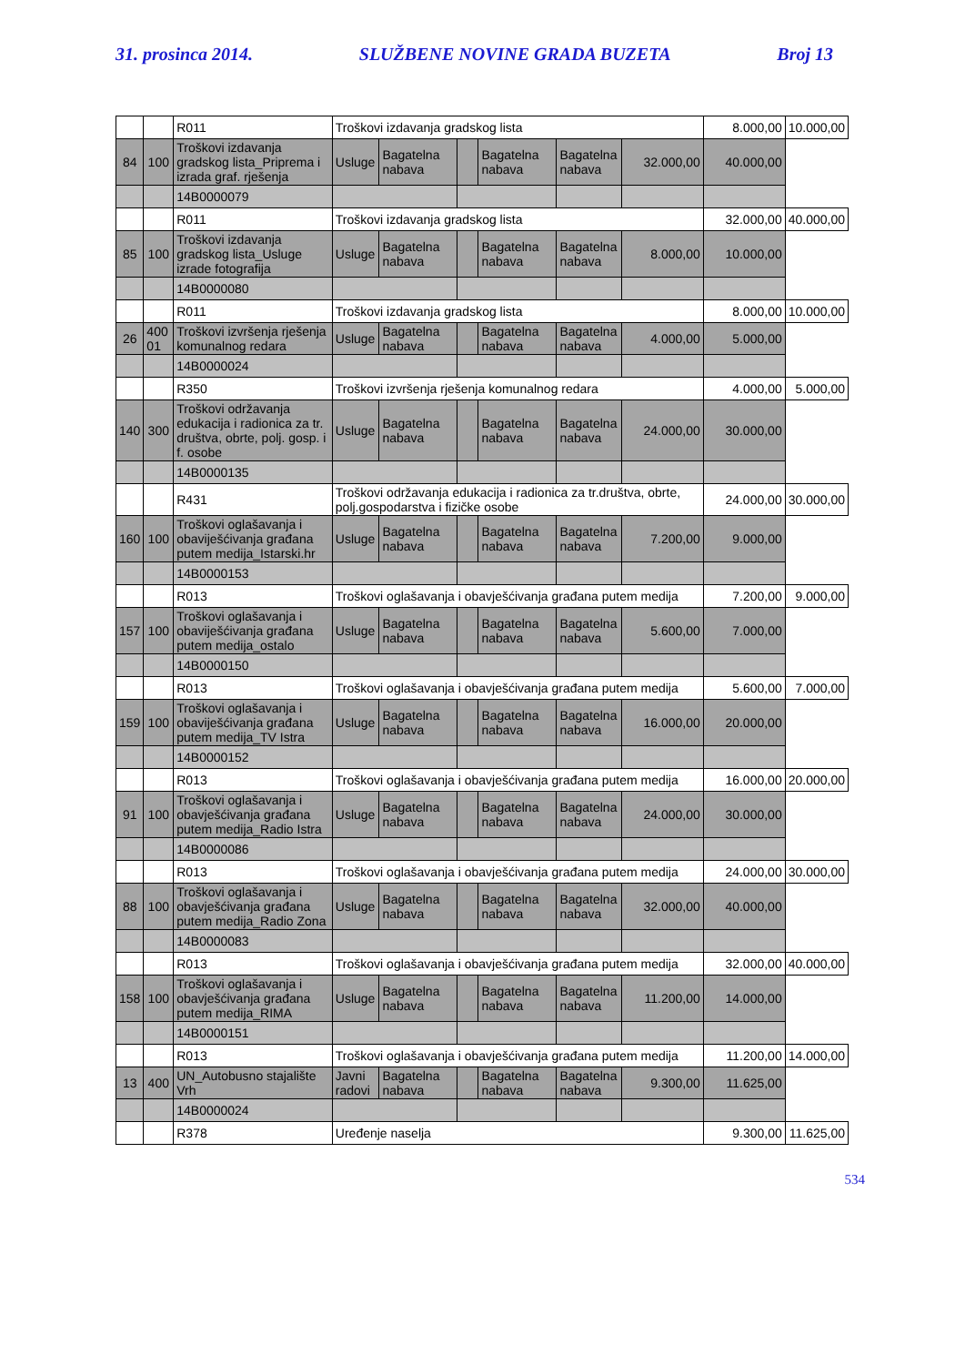31. prosinca 2014. SLUŽBENE NOVINE GRADA BUZETA Broj 13
| | | R011 | Troškovi izdavanja gradskog lista | | | | | | 8.000,00 | 10.000,00 |
| 84 | 100 | Troškovi izdavanja gradskog lista_Priprema i izrada graf. rješenja | Usluge | Bagatelna nabava | | Bagatelna nabava | Bagatelna nabava | 32.000,00 | 40.000,00 | |
| | | 14B0000079 | | | | | | | | |
| | | R011 | Troškovi izdavanja gradskog lista | | | | | | 32.000,00 | 40.000,00 |
| 85 | 100 | Troškovi izdavanja gradskog lista_Usluge izrade fotografija | Usluge | Bagatelna nabava | | Bagatelna nabava | Bagatelna nabava | 8.000,00 | 10.000,00 | |
| | | 14B0000080 | | | | | | | | |
| | | R011 | Troškovi izdavanja gradskog lista | | | | | | 8.000,00 | 10.000,00 |
| 26 | 400 01 | Troškovi izvršenja rješenja komunalnog redara | Usluge | Bagatelna nabava | | Bagatelna nabava | Bagatelna nabava | 4.000,00 | 5.000,00 | |
| | | 14B0000024 | | | | | | | | |
| | | R350 | Troškovi izvršenja rješenja komunalnog redara | | | | | | 4.000,00 | 5.000,00 |
| 140 | 300 | Troškovi održavanja edukacija i radionica za tr. društva, obrte, polj. gosp. i f. osobe | Usluge | Bagatelna nabava | | Bagatelna nabava | Bagatelna nabava | 24.000,00 | 30.000,00 | |
| | | 14B0000135 | | | | | | | | |
| | | R431 | Troškovi održavanja edukacija i radionica za tr.društva, obrte, polj.gospodarstva i fizičke osobe | | | | | | 24.000,00 | 30.000,00 |
| 160 | 100 | Troškovi oglašavanja i obaviješćivanja građana putem medija_Istarski.hr | Usluge | Bagatelna nabava | | Bagatelna nabava | Bagatelna nabava | 7.200,00 | 9.000,00 | |
| | | 14B0000153 | | | | | | | | |
| | | R013 | Troškovi oglašavanja i obavješćivanja građana putem medija | | | | | | 7.200,00 | 9.000,00 |
| 157 | 100 | Troškovi oglašavanja i obaviješćivanja građana putem medija_ostalo | Usluge | Bagatelna nabava | | Bagatelna nabava | Bagatelna nabava | 5.600,00 | 7.000,00 | |
| | | 14B0000150 | | | | | | | | |
| | | R013 | Troškovi oglašavanja i obavješćivanja građana putem medija | | | | | | 5.600,00 | 7.000,00 |
| 159 | 100 | Troškovi oglašavanja i obaviješćivanja građana putem medija_TV Istra | Usluge | Bagatelna nabava | | Bagatelna nabava | Bagatelna nabava | 16.000,00 | 20.000,00 | |
| | | 14B0000152 | | | | | | | | |
| | | R013 | Troškovi oglašavanja i obavješćivanja građana putem medija | | | | | | 16.000,00 | 20.000,00 |
| 91 | 100 | Troškovi oglašavanja i obavješćivanja građana putem medija_Radio Istra | Usluge | Bagatelna nabava | | Bagatelna nabava | Bagatelna nabava | 24.000,00 | 30.000,00 | |
| | | 14B0000086 | | | | | | | | |
| | | R013 | Troškovi oglašavanja i obavješćivanja građana putem medija | | | | | | 24.000,00 | 30.000,00 |
| 88 | 100 | Troškovi oglašavanja i obavješćivanja građana putem medija_Radio Zona | Usluge | Bagatelna nabava | | Bagatelna nabava | Bagatelna nabava | 32.000,00 | 40.000,00 | |
| | | 14B0000083 | | | | | | | | |
| | | R013 | Troškovi oglašavanja i obavješćivanja građana putem medija | | | | | | 32.000,00 | 40.000,00 |
| 158 | 100 | Troškovi oglašavanja i obavješćivanja građana putem medija_RIMA | Usluge | Bagatelna nabava | | Bagatelna nabava | Bagatelna nabava | 11.200,00 | 14.000,00 | |
| | | 14B0000151 | | | | | | | | |
| | | R013 | Troškovi oglašavanja i obavješćivanja građana putem medija | | | | | | 11.200,00 | 14.000,00 |
| 13 | 400 | UN_Autobusno stajalište Vrh | Javni radovi | Bagatelna nabava | | Bagatelna nabava | Bagatelna nabava | 9.300,00 | 11.625,00 | |
| | | 14B0000024 | | | | | | | | |
| | | R378 | Uređenje naselja | | | | | | 9.300,00 | 11.625,00 |
534